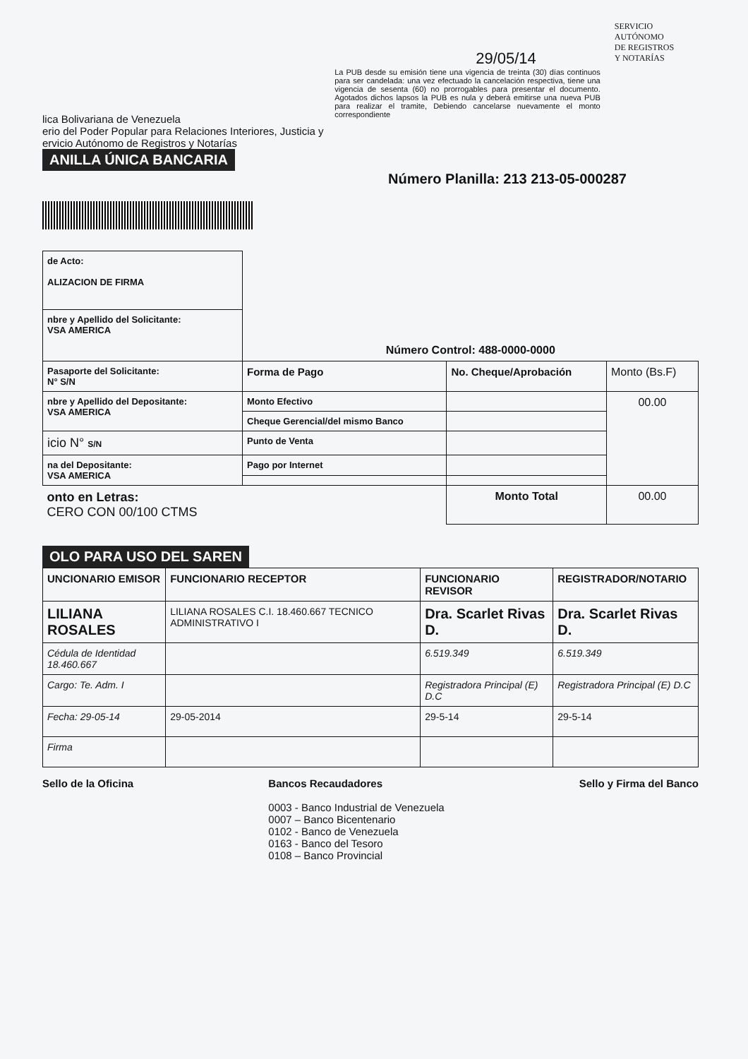lica Bolivariana de Venezuela
erio del Poder Popular para Relaciones Interiores, Justicia y
ervicio Autónomo de Registros y Notarías
29/05/14
La PUB desde su emisión tiene una vigencia de treinta (30) días continuos para ser candelada: una vez efectuado la cancelación respectiva, tiene una vigencia de sesenta (60) no prorrogables para presentar el documento. Agotados dichos lapsos la PUB es nula y deberá emitirse una nueva PUB para realizar el tramite, Debiendo cancelarse nuevamente el monto correspondiente
SERVICIO AUTÓNOMO
DE REGISTROS
Y NOTARÍAS
ANILLA ÚNICA BANCARIA
Número Planilla: 213 213-05-000287
| de Acto: ALIZACION DE FIRMA | | | |
| nbre y Apellido del Solicitante: VSA AMERICA | Número Control: 488-0000-0000 | | |
| Pasaporte del Solicitante: N° S/N | Forma de Pago | No. Cheque/Aprobación | Monto (Bs.F) |
| nbre y Apellido del Depositante: VSA AMERICA | Monto Efectivo | | 00.00 |
| | Cheque Gerencial/del mismo Banco | | |
| icio N° S/N | Punto de Venta | | |
| na del Depositante: VSA AMERICA | Pago por Internet | | |
| onto en Letras: CERO CON 00/100 CTMS | | Monto Total | 00.00 |
OLO PARA USO DEL SAREN
| UNCIONARIO EMISOR | FUNCIONARIO RECEPTOR | FUNCIONARIO REVISOR | REGISTRADOR/NOTARIO |
| --- | --- | --- | --- |
| LILIANA ROSALES | LILIANA ROSALES C.I. 18.460.667 TECNICO ADMINISTRATIVO I | Dra. Scarlet Rivas D. | Dra. Scarlet Rivas D. |
| Cédula de Identidad 18.460.667 | | 6.519.349 | 6.519.349 |
| Cargo: Te. Adm. I | | Registradora Principal (E) D.C | Registradora Principal (E) D.C |
| Fecha: 29-05-14 | 29-05-2014 | 29-5-14 | 29-5-14 |
| Firma | | | |
Sello de la Oficina Bancos Recaudadores
0003 - Banco Industrial de Venezuela
0007 – Banco Bicentenario
0102 - Banco de Venezuela
0163 - Banco del Tesoro
0108 – Banco Provincial
Sello y Firma del Banco